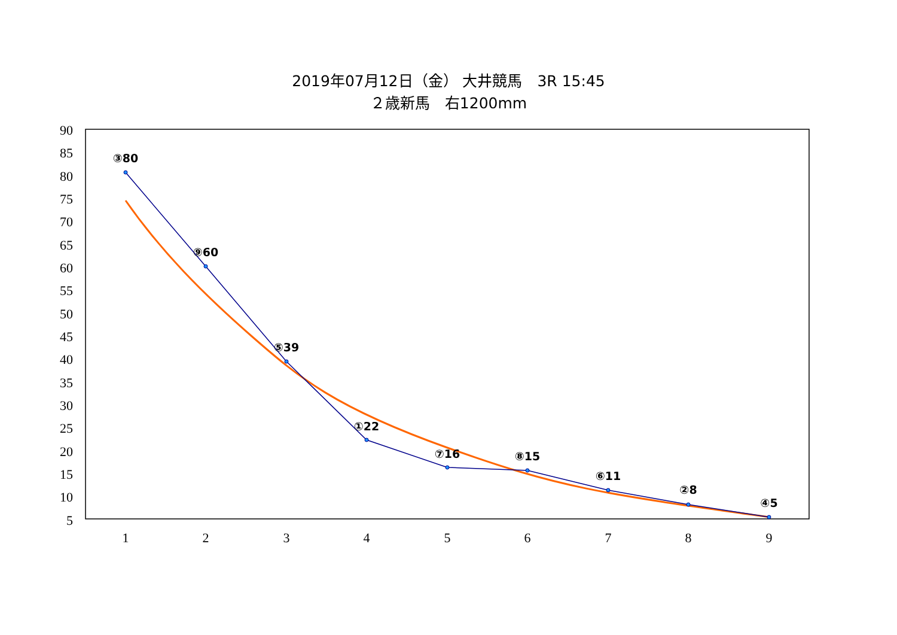2019年07月12日（金） 大井競馬　3R 15:45
２歳新馬　右1200mm
90
85
80
75
70
65
60
55
50
45
40
35
30
25
20
15
10
5
1
2
3
4
5
6
7
8
9
③80
⑨60
⑤39
①22
⑦16
⑧15
⑥11
②8
④5